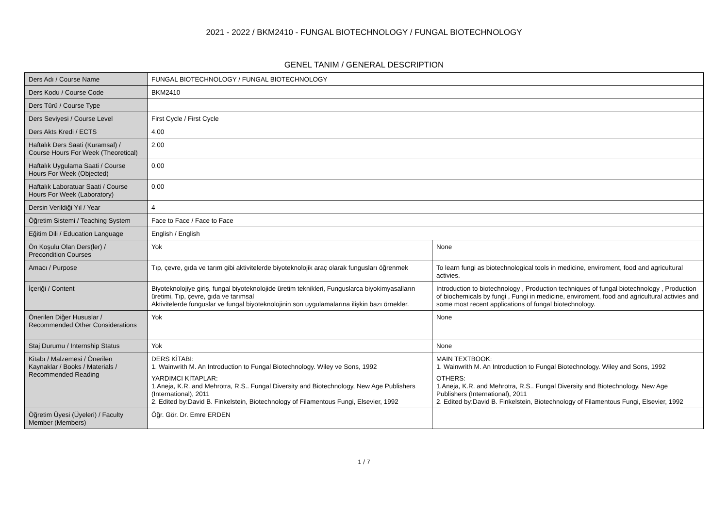2021 - 2022 / BKM2410 - FUNGAL BIOTECHNOLOGY / FUNGAL BIOTECHNOLOGY
GENEL TANIM / GENERAL DESCRIPTION
| Ders Adı / Course Name | FUNGAL BIOTECHNOLOGY / FUNGAL BIOTECHNOLOGY | |
| Ders Kodu / Course Code | BKM2410 | |
| Ders Türü / Course Type | | |
| Ders Seviyesi / Course Level | First Cycle / First Cycle | |
| Ders Akts Kredi / ECTS | 4.00 | |
| Haftalık Ders Saati (Kuramsal) / Course Hours For Week (Theoretical) | 2.00 | |
| Haftalık Uygulama Saati / Course Hours For Week (Objected) | 0.00 | |
| Haftalık Laboratuar Saati / Course Hours For Week (Laboratory) | 0.00 | |
| Dersin Verildiği Yıl / Year | 4 | |
| Öğretim Sistemi / Teaching System | Face to Face / Face to Face | |
| Eğitim Dili / Education Language | English / English | |
| Ön Koşulu Olan Ders(ler) / Precondition Courses | Yok | None |
| Amacı / Purpose | Tıp, çevre, gıda ve tarım gibi aktivitelerde biyoteknolojik araç olarak fungusları öğrenmek | To learn fungi as biotechnological tools in medicine, enviroment, food and agricultural activies. |
| İçeriği / Content | Biyoteknolojiye giriş, fungal biyoteknolojide üretim teknikleri, Funguslarca biyokimyasalların üretimi, Tıp, çevre, gıda ve tarımsal Aktivitelerde funguslar ve fungal biyoteknolojinin son uygulamalarına ilişkin bazı örnekler. | Introduction to biotechnology , Production techniques of fungal biotechnology , Production of biochemicals by fungi , Fungi in medicine, enviroment, food and agricultural activies and some most recent applications of fungal biotechnology. |
| Önerilen Diğer Hususlar / Recommended Other Considerations | Yok | None |
| Staj Durumu / Internship Status | Yok | None |
| Kitabı / Malzemesi / Önerilen Kaynaklar / Books / Materials / Recommended Reading | DERS KİTABI: 1. Wainwrith M. An Introduction to Fungal Biotechnology. Wiley ve Sons, 1992 YARDIMCI KİTAPLAR: 1.Aneja, K.R. and Mehrotra, R.S.. Fungal Diversity and Biotechnology, New Age Publishers (International), 2011 2. Edited by:David B. Finkelstein, Biotechnology of Filamentous Fungi, Elsevier, 1992 | MAIN TEXTBOOK: 1. Wainwrith M. An Introduction to Fungal Biotechnology. Wiley and Sons, 1992 OTHERS: 1.Aneja, K.R. and Mehrotra, R.S.. Fungal Diversity and Biotechnology, New Age Publishers (International), 2011 2. Edited by:David B. Finkelstein, Biotechnology of Filamentous Fungi, Elsevier, 1992 |
| Öğretim Üyesi (Üyeleri) / Faculty Member (Members) | Öğr. Gör. Dr. Emre ERDEN | |
1 / 7